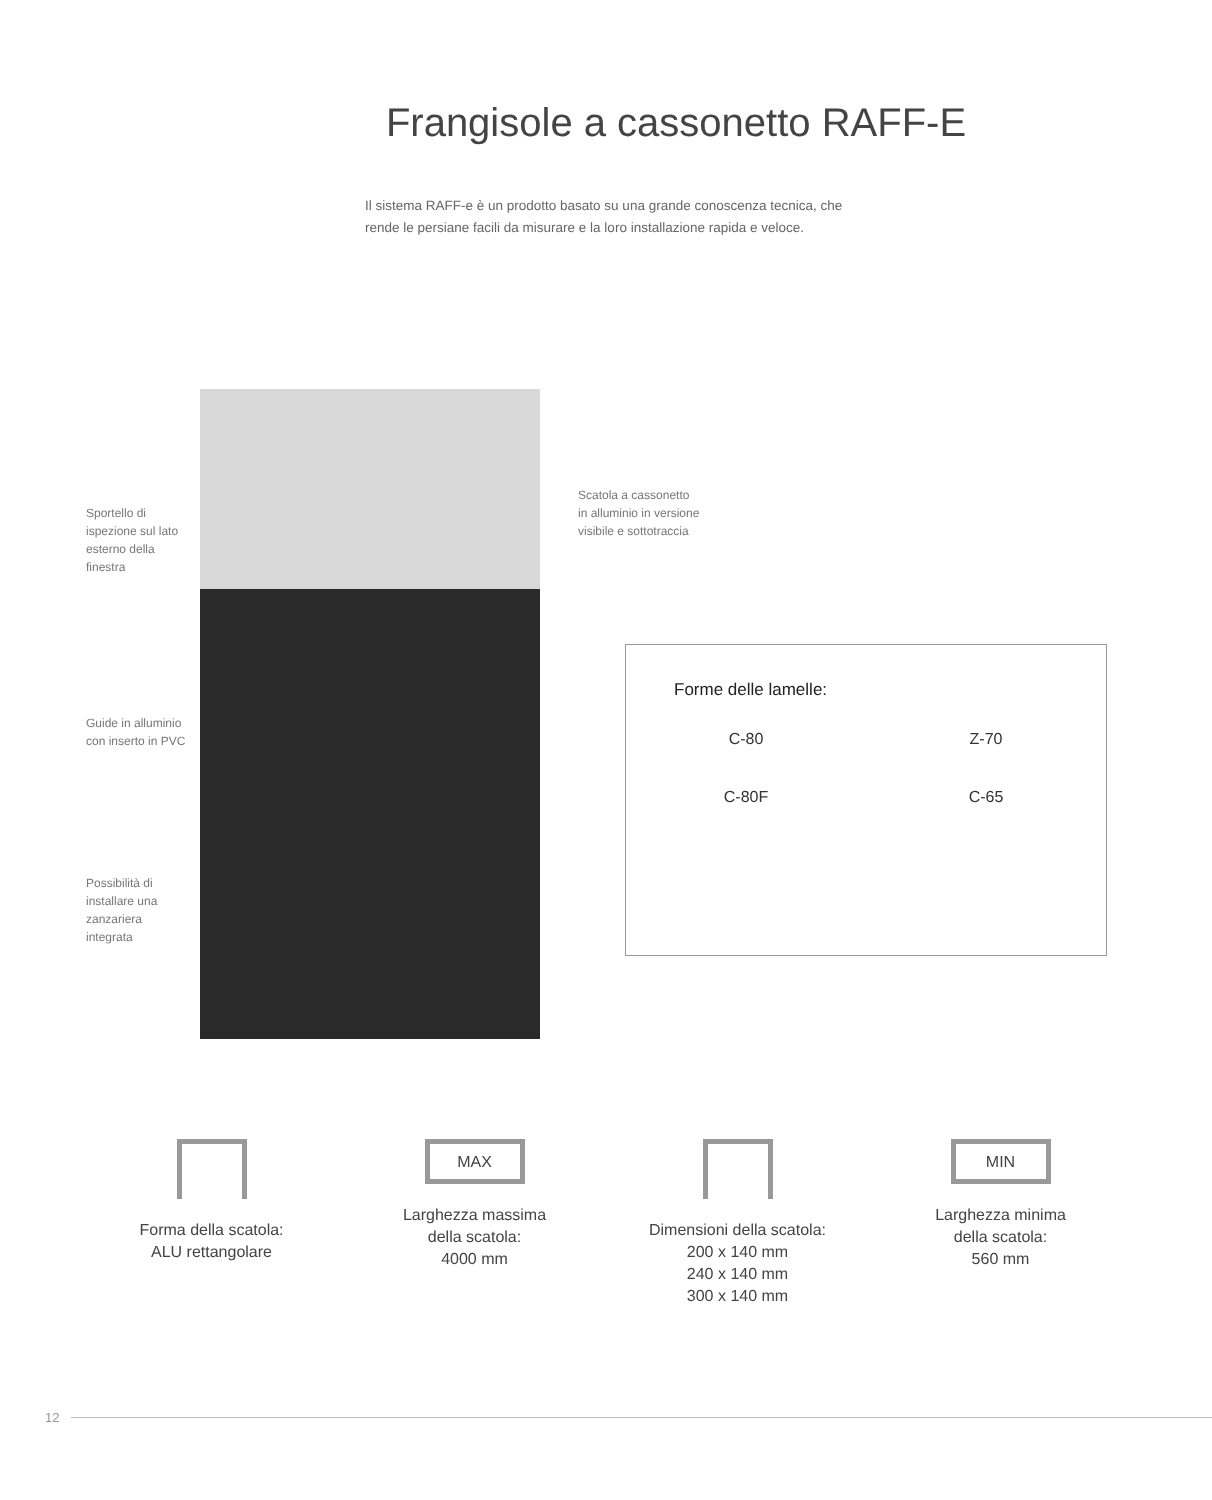Frangisole a cassonetto RAFF-E
Il sistema RAFF-e è un prodotto basato su una grande conoscenza tecnica, che rende le persiane facili da misurare e la loro installazione rapida e veloce.
Sportello di
ispezione sul lato
esterno della
finestra
Scatola a cassonetto
in alluminio in versione
visibile e sottotraccia
Guide in alluminio
con inserto in PVC
Possibilità di
installare una
zanzariera
integrata
Forme delle lamelle:
C-80
Z-70
C-80F
C-65
Forma della scatola:
ALU rettangolare
MAX
Larghezza massima
della scatola:
4000 mm
Dimensioni della scatola:
200 x 140 mm
240 x 140 mm
300 x 140 mm
MIN
Larghezza minima
della scatola:
560 mm
12